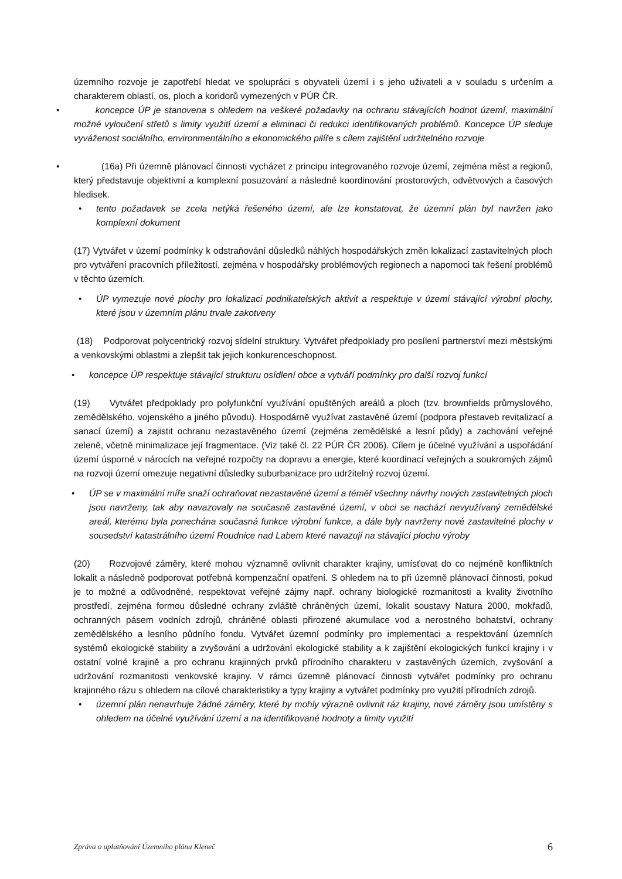územního rozvoje je zapotřebí hledat ve spolupráci s obyvateli území i s jeho uživateli a v souladu s určením a charakterem oblastí, os, ploch a koridorů vymezených v PÚR ČR.
• koncepce ÚP je stanovena s ohledem na veškeré požadavky na ochranu stávajících hodnot území, maximální možné vyloučení střetů s limity využití území a eliminaci či redukci identifikovaných problémů. Koncepce ÚP sleduje vyváženost sociálního, environmentálního a ekonomického pilíře s cílem zajištění udržitelného rozvoje
• (16a) Při územně plánovací činnosti vycházet z principu integrovaného rozvoje území, zejména měst a regionů, který představuje objektivní a komplexní posuzování a následné koordinování prostorových, odvětvových a časových hledisek.
• tento požadavek se zcela netýká řešeného území, ale lze konstatovat, že územní plán byl navržen jako komplexní dokument
(17) Vytvářet v území podmínky k odstraňování důsledků náhlých hospodářských změn lokalizací zastavitelných ploch pro vytváření pracovních příležitostí, zejména v hospodářsky problémových regionech a napomoci tak řešení problémů v těchto územích.
• ÚP vymezuje nové plochy pro lokalizaci podnikatelských aktivit a respektuje v území stávající výrobní plochy, které jsou v územním plánu trvale zakotveny
(18) Podporovat polycentrický rozvoj sídelní struktury. Vytvářet předpoklady pro posílení partnerství mezi městskými a venkovskými oblastmi a zlepšit tak jejich konkurenceschopnost.
• koncepce ÚP respektuje stávající strukturu osídlení obce a vytváří podmínky pro další rozvoj funkcí
(19) Vytvářet předpoklady pro polyfunkční využívání opuštěných areálů a ploch (tzv. brownfields průmyslového, zemědělského, vojenského a jiného původu). Hospodárně využívat zastavěné území (podpora přestaveb revitalizací a sanací území) a zajistit ochranu nezastavěného území (zejména zemědělské a lesní půdy) a zachování veřejné zeleně, včetně minimalizace její fragmentace. (Viz také čl. 22 PÚR ČR 2006). Cílem je účelné využívání a uspořádání území úsporné v nárocích na veřejné rozpočty na dopravu a energie, které koordinací veřejných a soukromých zájmů na rozvoji území omezuje negativní důsledky suburbanizace pro udržitelný rozvoj území.
• ÚP se v maximální míře snaží ochraňovat nezastavěné území a téměř všechny návrhy nových zastavitelných ploch jsou navrženy, tak aby navazovaly na současně zastavěné území, v obci se nachází nevyužívaný zemědělské areál, kterému byla ponechána současná funkce výrobní funkce, a dále byly navrženy nové zastavitelné plochy v sousedství katastrálního území Roudnice nad Labem které navazují na stávající plochu výroby
(20) Rozvojové záměry, které mohou významně ovlivnit charakter krajiny, umísťovat do co nejméně konfliktních lokalit a následně podporovat potřebná kompenzační opatření. S ohledem na to při územně plánovací činnosti, pokud je to možné a odůvodněné, respektovat veřejné zájmy např. ochrany biologické rozmanitosti a kvality životního prostředí, zejména formou důsledné ochrany zvláště chráněných území, lokalit soustavy Natura 2000, mokřadů, ochranných pásem vodních zdrojů, chráněné oblasti přirozené akumulace vod a nerostného bohatství, ochrany zemědělského a lesního půdního fondu. Vytvářet územní podmínky pro implementaci a respektování územních systémů ekologické stability a zvyšování a udržování ekologické stability a k zajištění ekologických funkcí krajiny i v ostatní volné krajině a pro ochranu krajinných prvků přírodního charakteru v zastavěných územích, zvyšování a udržování rozmanitosti venkovské krajiny. V rámci územně plánovací činnosti vytvářet podmínky pro ochranu krajinného rázu s ohledem na cílové charakteristiky a typy krajiny a vytvářet podmínky pro využití přírodních zdrojů.
• územní plán nenavrhuje žádné záměry, které by mohly výrazně ovlivnit ráz krajiny, nové záměry jsou umístěny s ohledem na účelné využívání území a na identifikované hodnoty a limity využití
Zpráva o uplatňování Územního plánu Kleneč 6